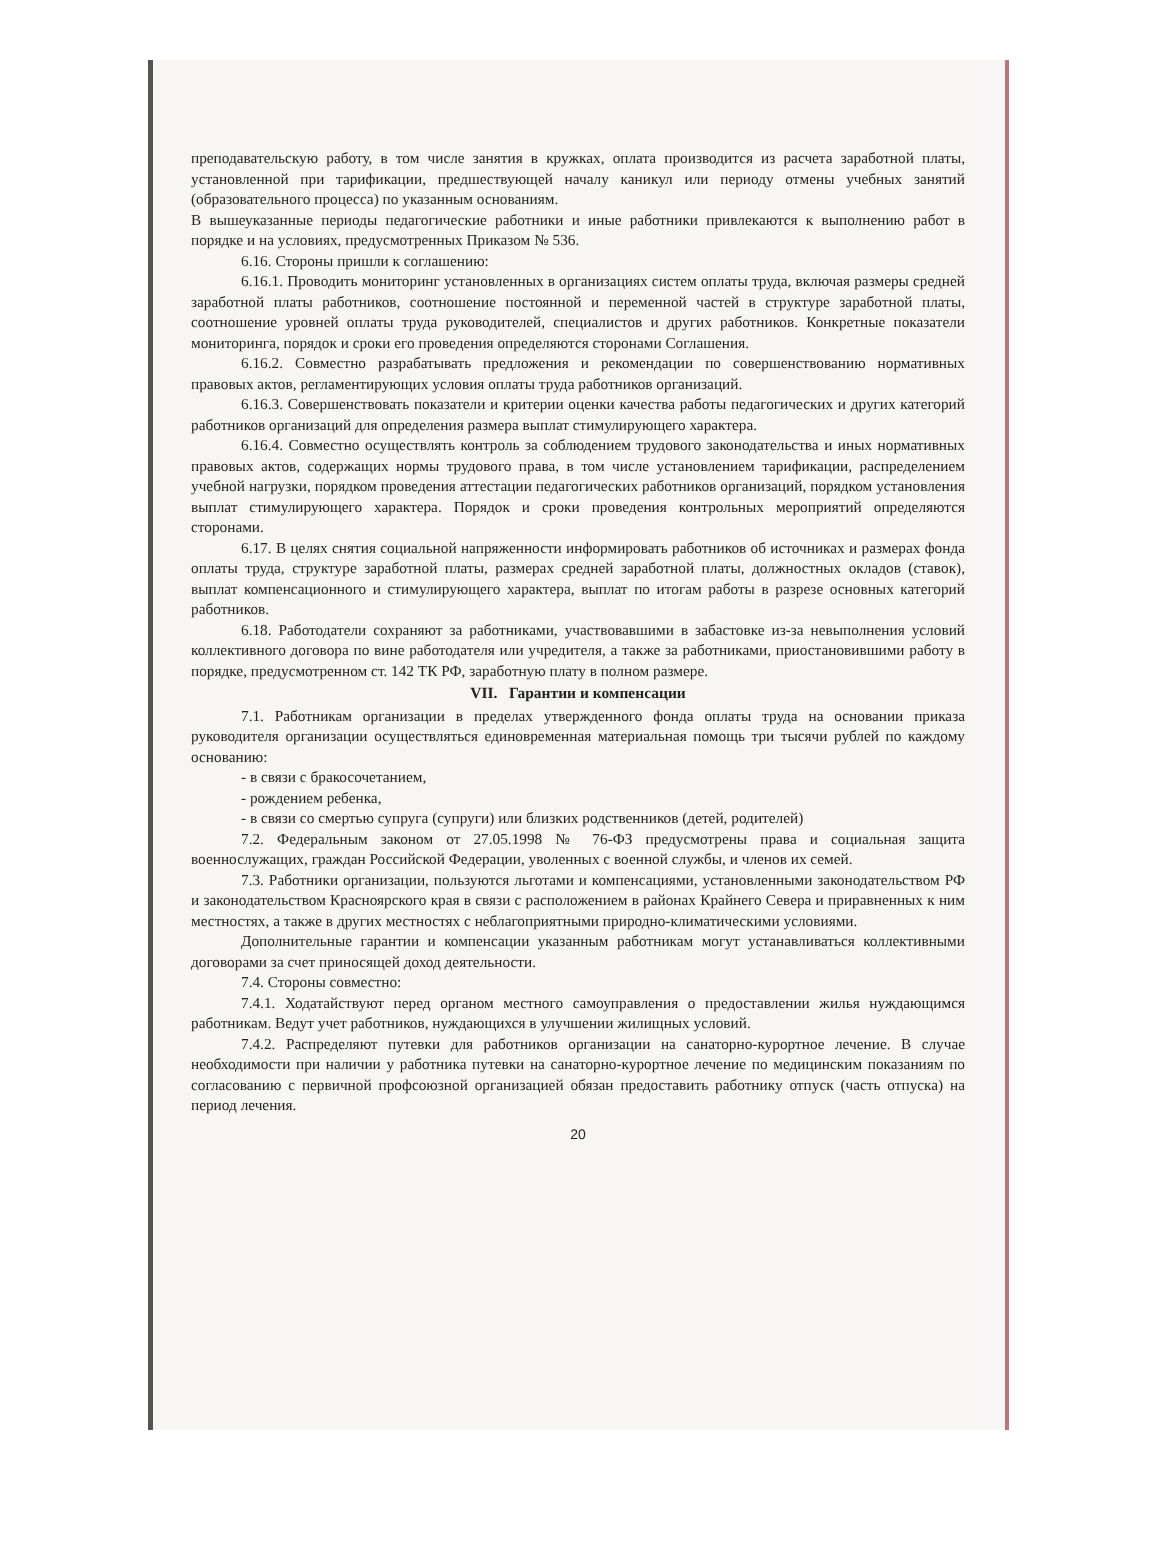преподавательскую работу, в том числе занятия в кружках, оплата производится из расчета заработной платы, установленной при тарификации, предшествующей началу каникул или периоду отмены учебных занятий (образовательного процесса) по указанным основаниям.
В вышеуказанные периоды педагогические работники и иные работники привлекаются к выполнению работ в порядке и на условиях, предусмотренных Приказом № 536.
6.16. Стороны пришли к соглашению:
6.16.1. Проводить мониторинг установленных в организациях систем оплаты труда, включая размеры средней заработной платы работников, соотношение постоянной и переменной частей в структуре заработной платы, соотношение уровней оплаты труда руководителей, специалистов и других работников. Конкретные показатели мониторинга, порядок и сроки его проведения определяются сторонами Соглашения.
6.16.2. Совместно разрабатывать предложения и рекомендации по совершенствованию нормативных правовых актов, регламентирующих условия оплаты труда работников организаций.
6.16.3. Совершенствовать показатели и критерии оценки качества работы педагогических и других категорий работников организаций для определения размера выплат стимулирующего характера.
6.16.4. Совместно осуществлять контроль за соблюдением трудового законодательства и иных нормативных правовых актов, содержащих нормы трудового права, в том числе установлением тарификации, распределением учебной нагрузки, порядком проведения аттестации педагогических работников организаций, порядком установления выплат стимулирующего характера. Порядок и сроки проведения контрольных мероприятий определяются сторонами.
6.17. В целях снятия социальной напряженности информировать работников об источниках и размерах фонда оплаты труда, структуре заработной платы, размерах средней заработной платы, должностных окладов (ставок), выплат компенсационного и стимулирующего характера, выплат по итогам работы в разрезе основных категорий работников.
6.18. Работодатели сохраняют за работниками, участвовавшими в забастовке из-за невыполнения условий коллективного договора по вине работодателя или учредителя, а также за работниками, приостановившими работу в порядке, предусмотренном ст. 142 ТК РФ, заработную плату в полном размере.
VII. Гарантии и компенсации
7.1. Работникам организации в пределах утвержденного фонда оплаты труда на основании приказа руководителя организации осуществляться единовременная материальная помощь три тысячи рублей по каждому основанию:
- в связи с бракосочетанием,
- рождением ребенка,
- в связи со смертью супруга (супруги) или близких родственников (детей, родителей)
7.2. Федеральным законом от 27.05.1998 № 76-ФЗ предусмотрены права и социальная защита военнослужащих, граждан Российской Федерации, уволенных с военной службы, и членов их семей.
7.3. Работники организации, пользуются льготами и компенсациями, установленными законодательством РФ и законодательством Красноярского края в связи с расположением в районах Крайнего Севера и приравненных к ним местностях, а также в других местностях с неблагоприятными природно-климатическими условиями.
Дополнительные гарантии и компенсации указанным работникам могут устанавливаться коллективными договорами за счет приносящей доход деятельности.
7.4. Стороны совместно:
7.4.1. Ходатайствуют перед органом местного самоуправления о предоставлении жилья нуждающимся работникам. Ведут учет работников, нуждающихся в улучшении жилищных условий.
7.4.2. Распределяют путевки для работников организации на санаторно-курортное лечение. В случае необходимости при наличии у работника путевки на санаторно-курортное лечение по медицинским показаниям по согласованию с первичной профсоюзной организацией обязан предоставить работнику отпуск (часть отпуска) на период лечения.
20